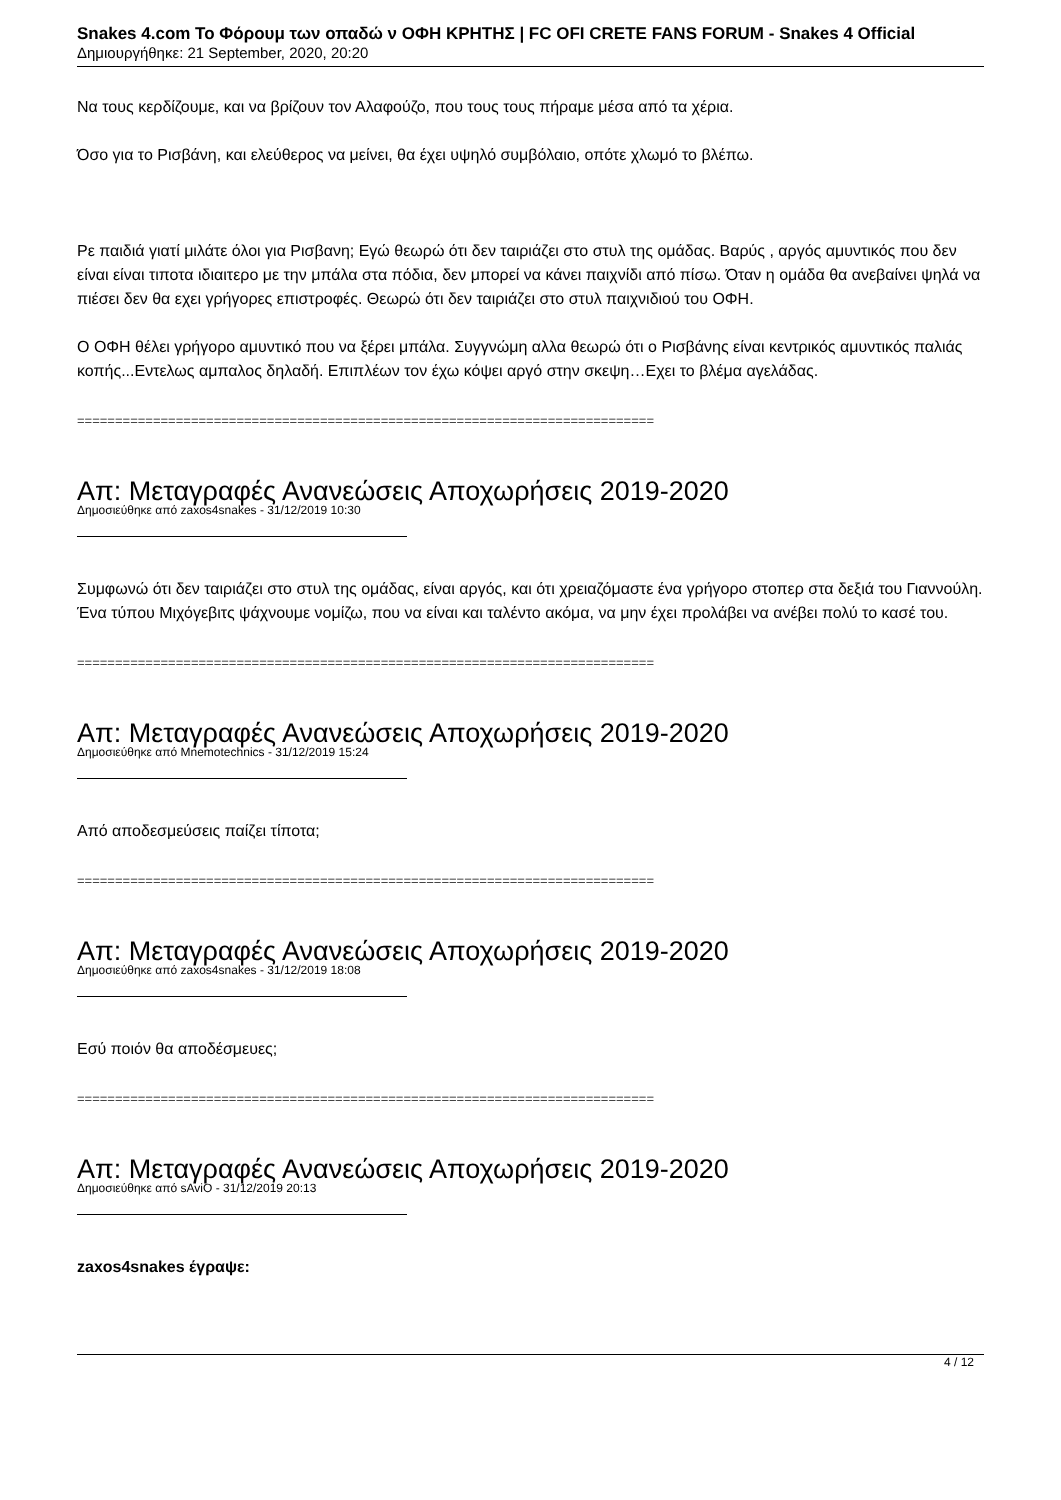Snakes 4.com Το Φόρουμ των οπαδώ ν ΟΦΗ ΚΡΗΤΗΣ | FC OFI CRETE FANS FORUM - Snakes 4 Official
Δημιουργήθηκε: 21 September, 2020, 20:20
Να τους κερδίζουμε, και να βρίζουν τον Αλαφούζο, που τους τους πήραμε μέσα από τα χέρια.
Όσο για το Ρισβάνη, και ελεύθερος να μείνει, θα έχει υψηλό συμβόλαιο, οπότε χλωμό το βλέπω.
Ρε παιδιά γιατί μιλάτε όλοι για Ρισβανη; Εγώ θεωρώ ότι δεν ταιριάζει στο στυλ της ομάδας. Βαρύς , αργός αμυντικός που δεν είναι είναι τιποτα ιδιαιτερο με την μπάλα στα πόδια, δεν μπορεί να κάνει παιχνίδι από πίσω. Όταν η ομάδα θα ανεβαίνει ψηλά να πιέσει δεν θα εχει γρήγορες επιστροφές. Θεωρώ ότι δεν ταιριάζει στο στυλ παιχνιδιού του ΟΦΗ.
Ο ΟΦΗ θέλει γρήγορο αμυντικό που να ξέρει μπάλα. Συγγνώμη αλλα θεωρώ ότι ο Ρισβάνης είναι κεντρικός αμυντικός παλιάς κοπής...Εντελως αμπαλος δηλαδή. Επιπλέων τον έχω κόψει αργό στην σκεψη…Εχει το βλέμα αγελάδας.
============================================================================
Απ: Μεταγραφές Ανανεώσεις Αποχωρήσεις 2019-2020
Δημοσιεύθηκε από zaxos4snakes - 31/12/2019 10:30
Συμφωνώ ότι δεν ταιριάζει στο στυλ της ομάδας, είναι αργός, και ότι χρειαζόμαστε ένα γρήγορο στοπερ στα δεξιά του Γιαννούλη. Ένα τύπου Μιχόγεβιτς ψάχνουμε νομίζω, που να είναι και ταλέντο ακόμα, να μην έχει προλάβει να ανέβει πολύ το κασέ του.
============================================================================
Απ: Μεταγραφές Ανανεώσεις Αποχωρήσεις 2019-2020
Δημοσιεύθηκε από Mnemotechnics - 31/12/2019 15:24
Από αποδεσμεύσεις παίζει τίποτα;
============================================================================
Απ: Μεταγραφές Ανανεώσεις Αποχωρήσεις 2019-2020
Δημοσιεύθηκε από zaxos4snakes - 31/12/2019 18:08
Εσύ ποιόν θα αποδέσμευες;
============================================================================
Απ: Μεταγραφές Ανανεώσεις Αποχωρήσεις 2019-2020
Δημοσιεύθηκε από sAviO - 31/12/2019 20:13
zaxos4snakes έγραψε:
4 / 12